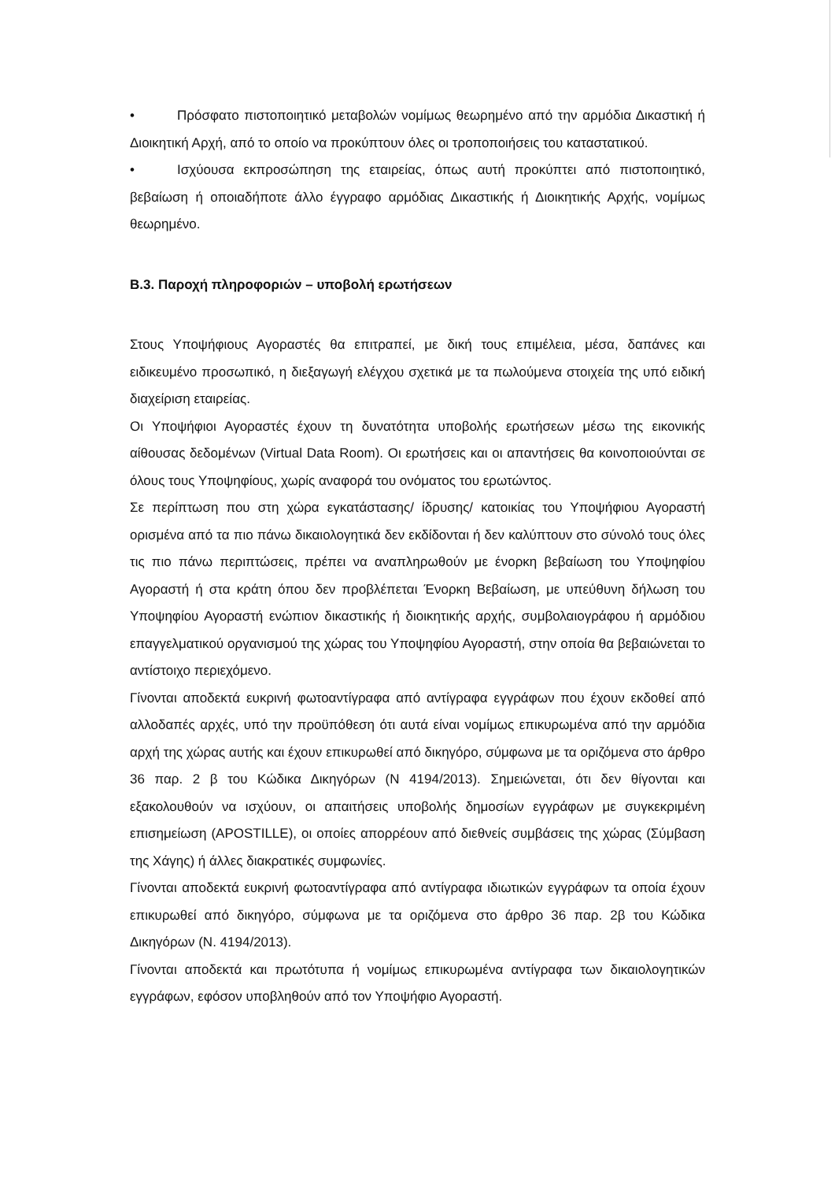• Πρόσφατο πιστοποιητικό μεταβολών νομίμως θεωρημένο από την αρμόδια Δικαστική ή Διοικητική Αρχή, από το οποίο να προκύπτουν όλες οι τροποποιήσεις του καταστατικού.
• Ισχύουσα εκπροσώπηση της εταιρείας, όπως αυτή προκύπτει από πιστοποιητικό, βεβαίωση ή οποιαδήποτε άλλο έγγραφο αρμόδιας Δικαστικής ή Διοικητικής Αρχής, νομίμως θεωρημένο.
Β.3. Παροχή πληροφοριών – υποβολή ερωτήσεων
Στους Υποψήφιους Αγοραστές θα επιτραπεί, με δική τους επιμέλεια, μέσα, δαπάνες και ειδικευμένο προσωπικό, η διεξαγωγή ελέγχου σχετικά με τα πωλούμενα στοιχεία της υπό ειδική διαχείριση εταιρείας.
Οι Υποψήφιοι Αγοραστές έχουν τη δυνατότητα υποβολής ερωτήσεων μέσω της εικονικής αίθουσας δεδομένων (Virtual Data Room). Οι ερωτήσεις και οι απαντήσεις θα κοινοποιούνται σε όλους τους Υποψηφίους, χωρίς αναφορά του ονόματος του ερωτώντος.
Σε περίπτωση που στη χώρα εγκατάστασης/ ίδρυσης/ κατοικίας του Υποψήφιου Αγοραστή ορισμένα από τα πιο πάνω δικαιολογητικά δεν εκδίδονται ή δεν καλύπτουν στο σύνολό τους όλες τις πιο πάνω περιπτώσεις, πρέπει να αναπληρωθούν με ένορκη βεβαίωση του Υποψηφίου Αγοραστή ή στα κράτη όπου δεν προβλέπεται Ένορκη Βεβαίωση, με υπεύθυνη δήλωση του Υποψηφίου Αγοραστή ενώπιον δικαστικής ή διοικητικής αρχής, συμβολαιογράφου ή αρμόδιου επαγγελματικού οργανισμού της χώρας του Υποψηφίου Αγοραστή, στην οποία θα βεβαιώνεται το αντίστοιχο περιεχόμενο.
Γίνονται αποδεκτά ευκρινή φωτοαντίγραφα από αντίγραφα εγγράφων που έχουν εκδοθεί από αλλοδαπές αρχές, υπό την προϋπόθεση ότι αυτά είναι νομίμως επικυρωμένα από την αρμόδια αρχή της χώρας αυτής και έχουν επικυρωθεί από δικηγόρο, σύμφωνα με τα οριζόμενα στο άρθρο 36 παρ. 2 β του Κώδικα Δικηγόρων (Ν 4194/2013). Σημειώνεται, ότι δεν θίγονται και εξακολουθούν να ισχύουν, οι απαιτήσεις υποβολής δημοσίων εγγράφων με συγκεκριμένη επισημείωση (APOSTILLE), οι οποίες απορρέουν από διεθνείς συμβάσεις της χώρας (Σύμβαση της Χάγης) ή άλλες διακρατικές συμφωνίες.
Γίνονται αποδεκτά ευκρινή φωτοαντίγραφα από αντίγραφα ιδιωτικών εγγράφων τα οποία έχουν επικυρωθεί από δικηγόρο, σύμφωνα με τα οριζόμενα στο άρθρο 36 παρ. 2β του Κώδικα Δικηγόρων (Ν. 4194/2013).
Γίνονται αποδεκτά και πρωτότυπα ή νομίμως επικυρωμένα αντίγραφα των δικαιολογητικών εγγράφων, εφόσον υποβληθούν από τον Υποψήφιο Αγοραστή.